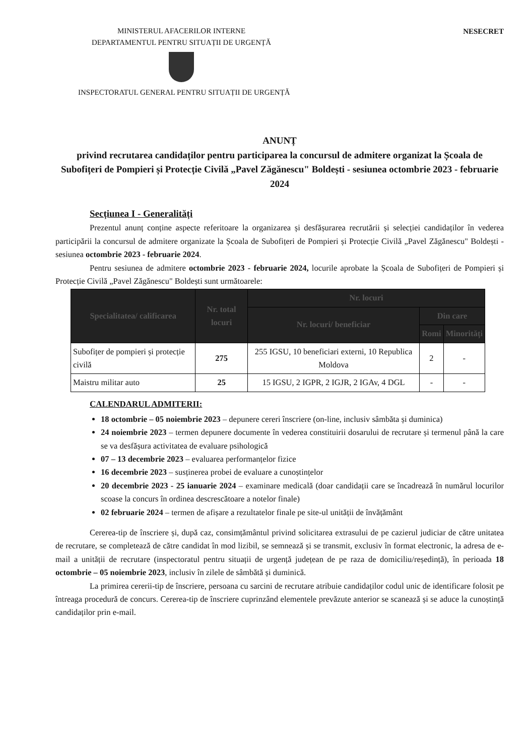MINISTERUL AFACERILOR INTERNE
DEPARTAMENTUL PENTRU SITUAȚII DE URGENȚĂ
NESECRET
INSPECTORATUL GENERAL PENTRU SITUAȚII DE URGENȚĂ
ANUNȚ
privind recrutarea candidaților pentru participarea la concursul de admitere organizat la Școala de Subofițeri de Pompieri și Protecție Civilă „Pavel Zăgănescu" Boldești - sesiunea octombrie 2023 - februarie 2024
Secțiunea I - Generalități
Prezentul anunț conține aspecte referitoare la organizarea și desfășurarea recrutării și selecției candidaților în vederea participării la concursul de admitere organizate la Școala de Subofițeri de Pompieri și Protecție Civilă „Pavel Zăgănescu" Boldești - sesiunea octombrie 2023 - februarie 2024.
Pentru sesiunea de admitere octombrie 2023 - februarie 2024, locurile aprobate la Școala de Subofițeri de Pompieri și Protecție Civilă „Pavel Zăgănescu" Boldești sunt următoarele:
| Specialitatea/ calificarea | Nr. total locuri | Nr. locuri | | |
| --- | --- | --- | --- | --- |
| | | Nr. locuri/ beneficiar | Din care | |
| | | | Romi | Minorități |
| Subofițer de pompieri și protecție civilă | 275 | 255 IGSU, 10 beneficiari externi, 10 Republica Moldova | 2 | - |
| Maistru militar auto | 25 | 15 IGSU, 2 IGPR, 2 IGJR, 2 IGAv, 4 DGL | - | - |
CALENDARUL ADMITERII:
18 octombrie – 05 noiembrie 2023 – depunere cereri înscriere (on-line, inclusiv sâmbăta și duminica)
24 noiembrie 2023 – termen depunere documente în vederea constituirii dosarului de recrutare și termenul până la care se va desfășura activitatea de evaluare psihologică
07 – 13 decembrie 2023 – evaluarea performanțelor fizice
16 decembrie 2023 – susținerea probei de evaluare a cunoștințelor
20 decembrie 2023 - 25 ianuarie 2024 – examinare medicală (doar candidații care se încadrează în numărul locurilor scoase la concurs în ordinea descrescătoare a notelor finale)
02 februarie 2024 – termen de afișare a rezultatelor finale pe site-ul unității de învățământ
Cererea-tip de înscriere și, după caz, consimțământul privind solicitarea extrasului de pe cazierul judiciar de către unitatea de recrutare, se completează de către candidat în mod lizibil, se semnează și se transmit, exclusiv în format electronic, la adresa de e-mail a unității de recrutare (inspectoratul pentru situații de urgență județean de pe raza de domiciliu/reședință), în perioada 18 octombrie – 05 noiembrie 2023, inclusiv în zilele de sâmbătă și duminică.
La primirea cererii-tip de înscriere, persoana cu sarcini de recrutare atribuie candidaților codul unic de identificare folosit pe întreaga procedură de concurs. Cererea-tip de înscriere cuprinzând elementele prevăzute anterior se scanează și se aduce la cunoștință candidaților prin e-mail.